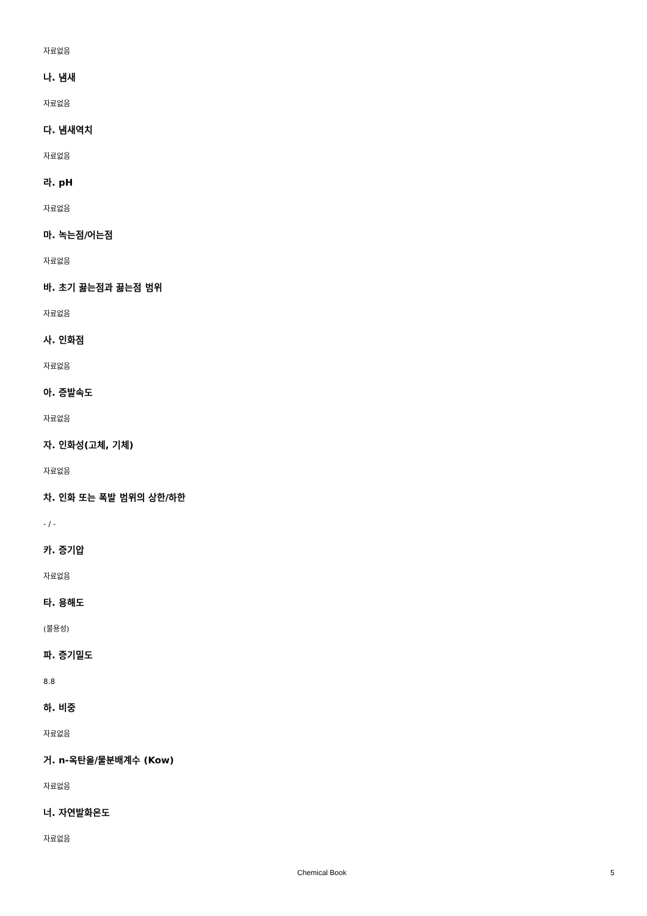자료없음
나. 냄새
자료없음
다. 냄새역치
자료없음
라. pH
자료없음
마. 녹는점/어는점
자료없음
바. 초기 끓는점과 끓는점 범위
자료없음
사. 인화점
자료없음
아. 증발속도
자료없음
자. 인화성(고체, 기체)
자료없음
차. 인화 또는 폭발 범위의 상한/하한
- / -
카. 증기압
자료없음
타. 용해도
(불용성)
파. 증기밀도
8.8
하. 비중
자료없음
거. n-옥탄올/물분배계수 (Kow)
자료없음
너. 자연발화온도
자료없음
Chemical Book 5